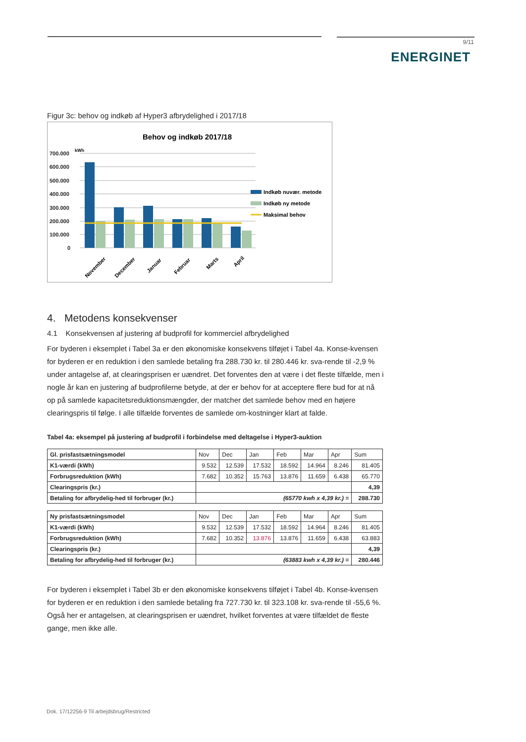9/11
ENERGINET
Figur 3c: behov og indkøb af Hyper3 afbrydelighed i 2017/18
Behov og indkøb 2017/18
kWh
700.000
600.000
500.000
400.000
300.000
200.000
100.000
0
Indkøb nuvær. metode
Indkøb ny metode
Maksimal behov
November
December
Januar
Februar
Marts
April
4. Metodens konsekvenser
4.1 Konsekvensen af justering af budprofil for kommerciel afbrydelighed
For byderen i eksemplet i Tabel 3a er den økonomiske konsekvens tilføjet i Tabel 4a. Konse-kvensen for byderen er en reduktion i den samlede betaling fra 288.730 kr. til 280.446 kr. sva-rende til -2,9 % under antagelse af, at clearingsprisen er uændret. Det forventes den at være i det fleste tilfælde, men i nogle år kan en justering af budprofilerne betyde, at der er behov for at acceptere flere bud for at nå op på samlede kapacitetsreduktionsmængder, der matcher det samlede behov med en højere clearingspris til følge. I alle tilfælde forventes de samlede om-kostninger klart at falde.
Tabel 4a: eksempel på justering af budprofil i forbindelse med deltagelse i Hyper3-auktion
| Gl. prisfastsætningsmodel | Nov | Dec | Jan | Feb | Mar | Apr | Sum |
| K1-værdi (kWh) | 9.532 | 12.539 | 17.532 | 18.592 | 14.964 | 8.246 | 81.405 |
| Forbrugsreduktion (kWh) | 7.682 | 10.352 | 15.763 | 13.876 | 11.659 | 6.438 | 65.770 |
| Clearingspris (kr.) | | | | | | | 4,39 |
| Betaling for afbrydelig-hed til forbruger (kr.) | (65770 kwh x 4,39 kr.) = | | | | | | 288.730 |
| Ny prisfastsætningsmodel | Nov | Dec | Jan | Feb | Mar | Apr | Sum |
| K1-værdi (kWh) | 9.532 | 12.539 | 17.532 | 18.592 | 14.964 | 8.246 | 81.405 |
| Forbrugsreduktion (kWh) | 7.682 | 10.352 | 13.876 | 13.876 | 11.659 | 6.438 | 63.883 |
| Clearingspris (kr.) | | | | | | | 4,39 |
| Betaling for afbrydelig-hed til forbruger (kr.) | (63883 kwh x 4,39 kr.) = | | | | | | 280.446 |
For byderen i eksemplet i Tabel 3b er den økonomiske konsekvens tilføjet i Tabel 4b. Konse-kvensen for byderen er en reduktion i den samlede betaling fra 727.730 kr. til 323.108 kr. sva-rende til -55,6 %. Også her er antagelsen, at clearingsprisen er uændret, hvilket forventes at være tilfældet de fleste gange, men ikke alle.
Dok. 17/12256-9 Til arbejdsbrug/Restricted